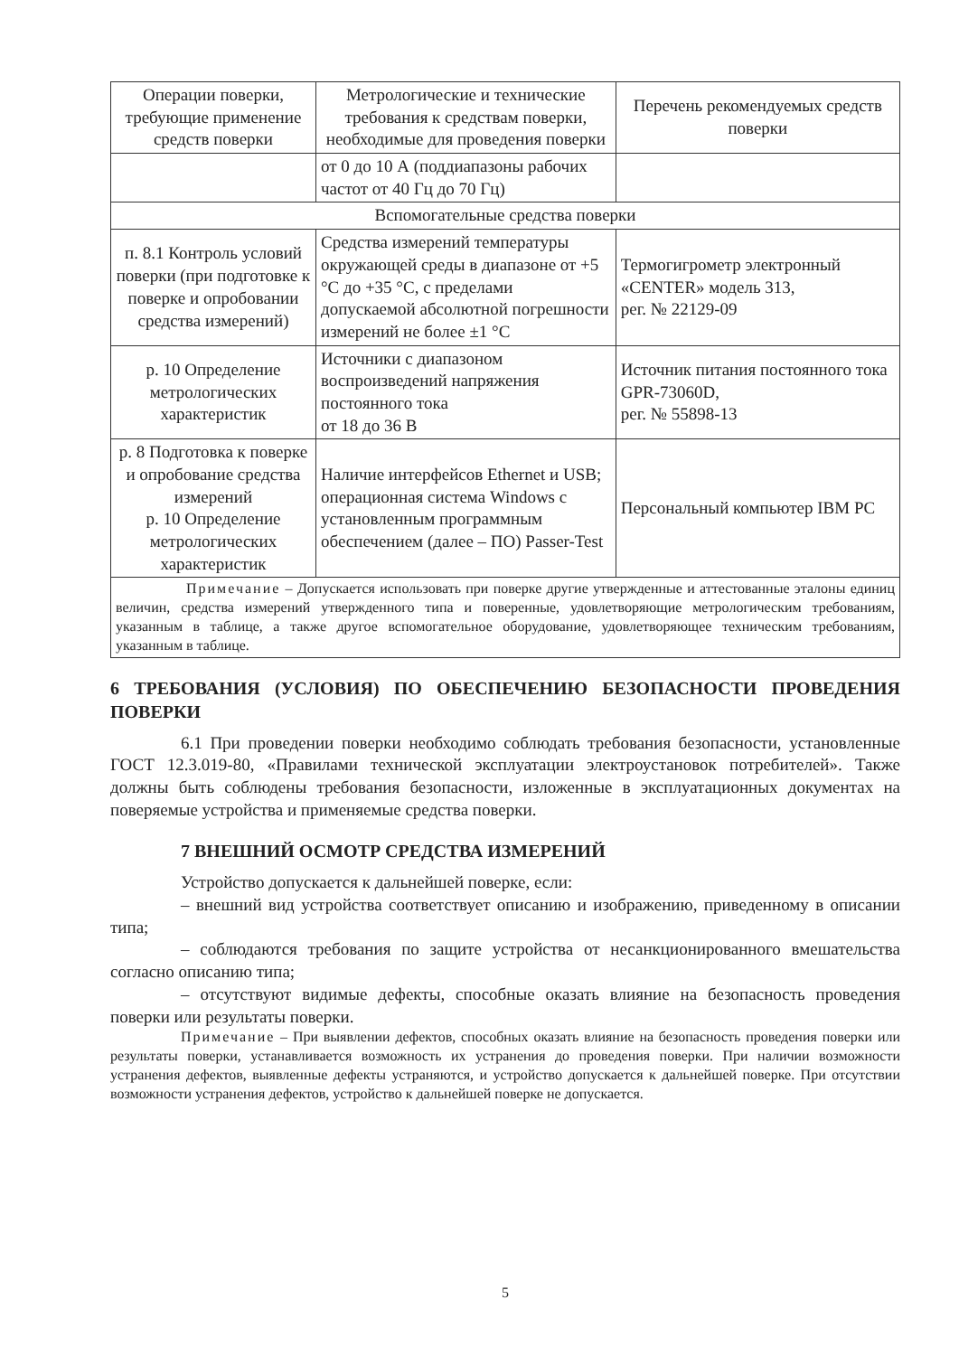| Операции поверки, требующие применение средств поверки | Метрологические и технические требования к средствам поверки, необходимые для проведения поверки | Перечень рекомендуемых средств поверки |
| --- | --- | --- |
| | от 0 до 10 А (поддиапазоны рабочих частот от 40 Гц до 70 Гц) | |
| Вспомогательные средства поверки | | |
| п. 8.1 Контроль условий поверки (при подготовке к поверке и опробовании средства измерений) | Средства измерений температуры окружающей среды в диапазоне от +5 °С до +35 °С, с пределами допускаемой абсолютной погрешности измерений не более ±1 °С | Термогигрометр электронный «CENTER» модель 313, рег. № 22129-09 |
| р. 10 Определение метрологических характеристик | Источники с диапазоном воспроизведений напряжения постоянного тока от 18 до 36 В | Источник питания постоянного тока GPR-73060D, рег. № 55898-13 |
| р. 8 Подготовка к поверке и опробование средства измерений р. 10 Определение метрологических характеристик | Наличие интерфейсов Ethernet и USB; операционная система Windows с установленным программным обеспечением (далее – ПО) Passer-Test | Персональный компьютер IBM PC |
| Примечание – Допускается использовать при поверке другие утвержденные и аттестованные эталоны единиц величин, средства измерений утвержденного типа и поверенные, удовлетворяющие метрологическим требованиям, указанным в таблице, а также другое вспомогательное оборудование, удовлетворяющее техническим требованиям, указанным в таблице. | | |
6 ТРЕБОВАНИЯ (УСЛОВИЯ) ПО ОБЕСПЕЧЕНИЮ БЕЗОПАСНОСТИ ПРОВЕДЕНИЯ ПОВЕРКИ
6.1 При проведении поверки необходимо соблюдать требования безопасности, установленные ГОСТ 12.3.019-80, «Правилами технической эксплуатации электроустановок потребителей». Также должны быть соблюдены требования безопасности, изложенные в эксплуатационных документах на поверяемые устройства и применяемые средства поверки.
7 ВНЕШНИЙ ОСМОТР СРЕДСТВА ИЗМЕРЕНИЙ
Устройство допускается к дальнейшей поверке, если:
– внешний вид устройства соответствует описанию и изображению, приведенному в описании типа;
– соблюдаются требования по защите устройства от несанкционированного вмешательства согласно описанию типа;
– отсутствуют видимые дефекты, способные оказать влияние на безопасность проведения поверки или результаты поверки.
Примечание – При выявлении дефектов, способных оказать влияние на безопасность проведения поверки или результаты поверки, устанавливается возможность их устранения до проведения поверки. При наличии возможности устранения дефектов, выявленные дефекты устраняются, и устройство допускается к дальнейшей поверке. При отсутствии возможности устранения дефектов, устройство к дальнейшей поверке не допускается.
5